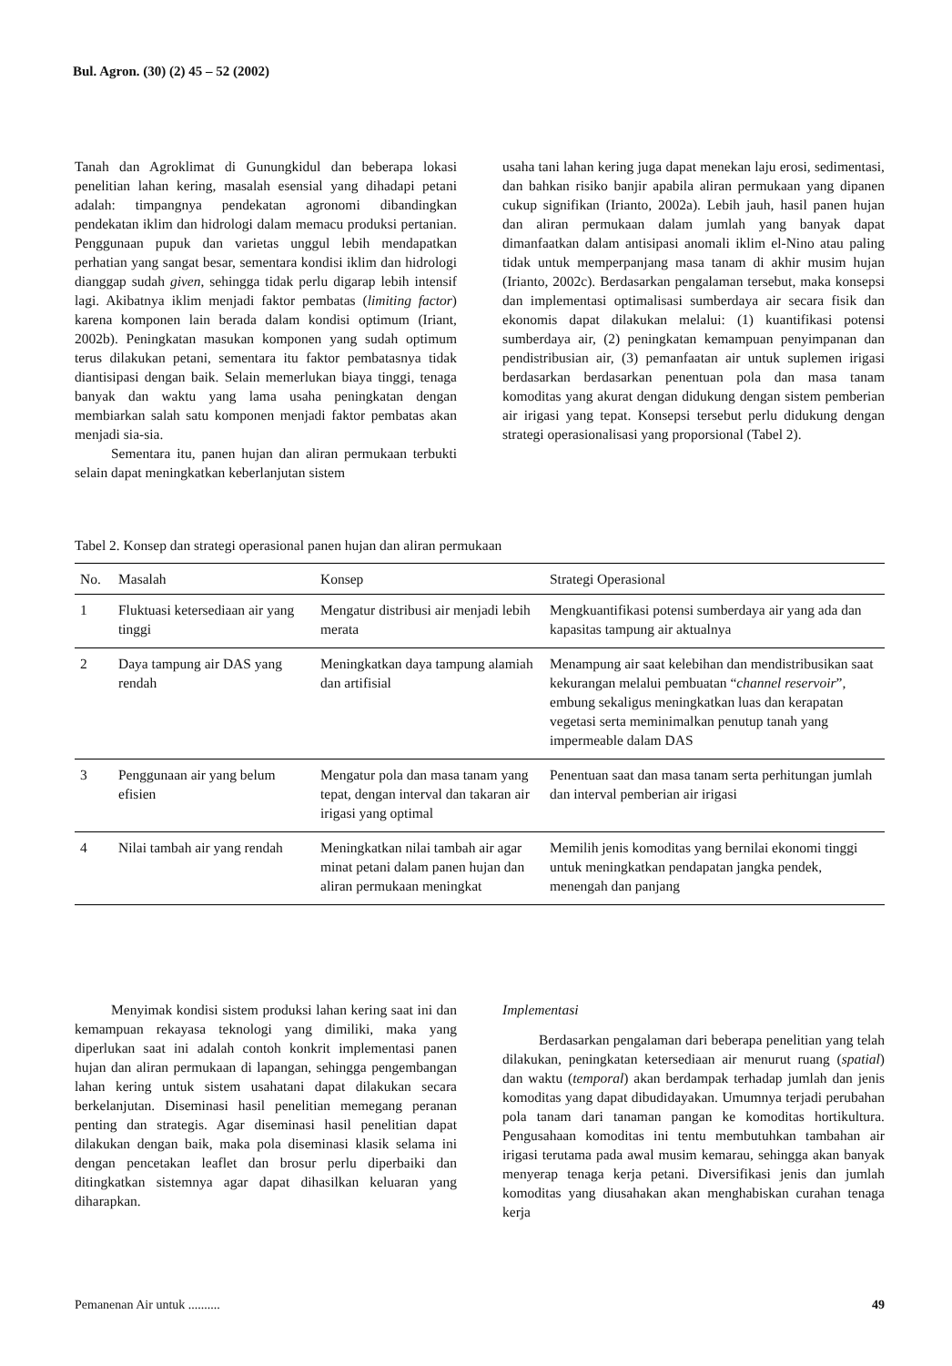Bul. Agron. (30) (2) 45 – 52 (2002)
Tanah dan Agroklimat di Gunungkidul dan beberapa lokasi penelitian lahan kering, masalah esensial yang dihadapi petani adalah: timpangnya pendekatan agronomi dibandingkan pendekatan iklim dan hidrologi dalam memacu produksi pertanian. Penggunaan pupuk dan varietas unggul lebih mendapatkan perhatian yang sangat besar, sementara kondisi iklim dan hidrologi dianggap sudah given, sehingga tidak perlu digarap lebih intensif lagi. Akibatnya iklim menjadi faktor pembatas (limiting factor) karena komponen lain berada dalam kondisi optimum (Iriant, 2002b). Peningkatan masukan komponen yang sudah optimum terus dilakukan petani, sementara itu faktor pembatasnya tidak diantisipasi dengan baik. Selain memerlukan biaya tinggi, tenaga banyak dan waktu yang lama usaha peningkatan dengan membiarkan salah satu komponen menjadi faktor pembatas akan menjadi sia-sia.
Sementara itu, panen hujan dan aliran permukaan terbukti selain dapat meningkatkan keberlanjutan sistem
usaha tani lahan kering juga dapat menekan laju erosi, sedimentasi, dan bahkan risiko banjir apabila aliran permukaan yang dipanen cukup signifikan (Irianto, 2002a). Lebih jauh, hasil panen hujan dan aliran permukaan dalam jumlah yang banyak dapat dimanfaatkan dalam antisipasi anomali iklim el-Nino atau paling tidak untuk memperpanjang masa tanam di akhir musim hujan (Irianto, 2002c). Berdasarkan pengalaman tersebut, maka konsepsi dan implementasi optimalisasi sumberdaya air secara fisik dan ekonomis dapat dilakukan melalui: (1) kuantifikasi potensi sumberdaya air, (2) peningkatan kemampuan penyimpanan dan pendistribusian air, (3) pemanfaatan air untuk suplemen irigasi berdasarkan berdasarkan penentuan pola dan masa tanam komoditas yang akurat dengan didukung dengan sistem pemberian air irigasi yang tepat. Konsepsi tersebut perlu didukung dengan strategi operasionalisasi yang proporsional (Tabel 2).
Tabel 2. Konsep dan strategi operasional panen hujan dan aliran permukaan
| No. | Masalah | Konsep | Strategi Operasional |
| --- | --- | --- | --- |
| 1 | Fluktuasi ketersediaan air yang tinggi | Mengatur distribusi air menjadi lebih merata | Mengkuantifikasi potensi sumberdaya air yang ada dan kapasitas tampung air aktualnya |
| 2 | Daya tampung air DAS yang rendah | Meningkatkan daya tampung alamiah dan artifisial | Menampung air saat kelebihan dan mendistribusikan saat kekurangan melalui pembuatan “ channel reservoir ”, embung sekaligus meningkatkan luas dan kerapatan vegetasi serta meminimalkan penutup tanah yang impermeable dalam DAS |
| 3 | Penggunaan air yang belum efisien | Mengatur pola dan masa tanam yang tepat, dengan interval dan takaran air irigasi yang optimal | Penentuan saat dan masa tanam serta perhitungan jumlah dan interval pemberian air irigasi |
| 4 | Nilai tambah air yang rendah | Meningkatkan nilai tambah air agar minat petani dalam panen hujan dan aliran permukaan meningkat | Memilih jenis komoditas yang bernilai ekonomi tinggi untuk meningkatkan pendapatan jangka pendek, menengah dan panjang |
Menyimak kondisi sistem produksi lahan kering saat ini dan kemampuan rekayasa teknologi yang dimiliki, maka yang diperlukan saat ini adalah contoh konkrit implementasi panen hujan dan aliran permukaan di lapangan, sehingga pengembangan lahan kering untuk sistem usahatani dapat dilakukan secara berkelanjutan. Diseminasi hasil penelitian memegang peranan penting dan strategis. Agar diseminasi hasil penelitian dapat dilakukan dengan baik, maka pola diseminasi klasik selama ini dengan pencetakan leaflet dan brosur perlu diperbaiki dan ditingkatkan sistemnya agar dapat dihasilkan keluaran yang diharapkan.
Implementasi
Berdasarkan pengalaman dari beberapa penelitian yang telah dilakukan, peningkatan ketersediaan air menurut ruang (spatial) dan waktu (temporal) akan berdampak terhadap jumlah dan jenis komoditas yang dapat dibudidayakan. Umumnya terjadi perubahan pola tanam dari tanaman pangan ke komoditas hortikultura. Pengusahaan komoditas ini tentu membutuhkan tambahan air irigasi terutama pada awal musim kemarau, sehingga akan banyak menyerap tenaga kerja petani. Diversifikasi jenis dan jumlah komoditas yang diusahakan akan menghabiskan curahan tenaga kerja
Pemanenan Air untuk .......... 49